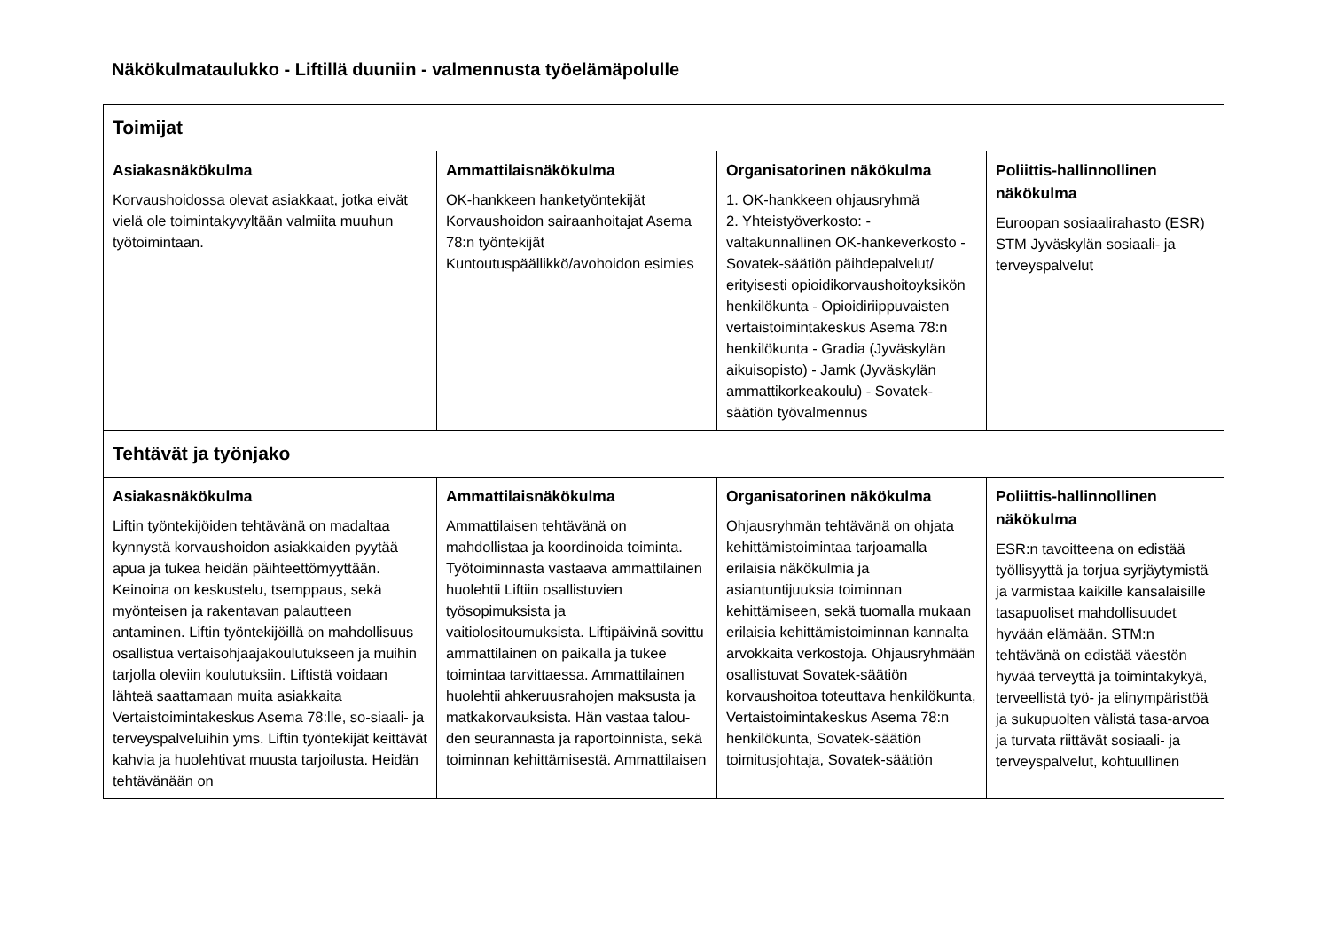Näkökulmataulukko - Liftillä duuniin - valmennusta työelämäpolulle
| Toimijat | | | |
| --- | --- | --- | --- |
| Asiakasnäkökulma Korvaushoidossa olevat asiakkaat, jotka eivät vielä ole toimintakyvyltään valmiita muuhun työtoimintaan. | Ammattilaisnäkökulma OK-hankkeen hanketyöntekijät Korvaushoidon sairaanhoitajat Asema 78:n työntekijät Kuntoutuspäällikkö/avohoidon esimies | Organisatorinen näkökulma 1. OK-hankkeen ohjausryhmä 2. Yhteistyöverkosto: - valtakunnallinen OK-hankeverkosto - Sovatek-säätiön päihdepalvelut/ erityisesti opioidikorvaushoitoyksikön henkilökunta - Opioidiriippuvaisten vertaistoimintakeskus Asema 78:n henkilökunta - Gradia (Jyväskylän aikuisopisto) - Jamk (Jyväskylän ammattikorkeakoulu) - Sovatek-säätiön työvalmennus | Poliittis-hallinnollinen näkökulma Euroopan sosiaalirahasto (ESR) STM Jyväskylän sosiaali- ja terveyspalvelut |
| Tehtävät ja työnjako | | | |
| Asiakasnäkökulma Liftin työntekijöiden tehtävänä on madaltaa kynnystä korvaushoidon asiakkaiden pyytää apua ja tukea heidän päihteettömyyttään. Keinoina on keskustelu, tsemppaus, sekä myönteisen ja rakentavan palautteen antaminen. Liftin työntekijöillä on mahdollisuus osallistua vertaisohjaajakoulutukseen ja muihin tarjolla oleviin koulutuksiin. Liftistä voidaan lähteä saattamaan muita asiakkaita Vertaistoimintakeskus Asema 78:lle, so-siaali- ja terveyspalveluihin yms. Liftin työntekijät keittävät kahvia ja huolehtivat muusta tarjoilusta. Heidän tehtävänään on | Ammattilaisnäkökulma Ammattilaisen tehtävänä on mahdollistaa ja koordinoida toiminta. Työtoiminnasta vastaava ammattilainen huolehtii Liftiin osallistuvien työsopimuksista ja vaitiolositoumuksista. Liftipäivinä sovittu ammattilainen on paikalla ja tukee toimintaa tarvittaessa. Ammattilainen huolehtii ahkeruusrahojen maksusta ja matkakorvauksista. Hän vastaa talou-den seurannasta ja raportoinnista, sekä toiminnan kehittämisestä. Ammattilaisen | Organisatorinen näkökulma Ohjausryhmän tehtävänä on ohjata kehittämistoimintaa tarjoamalla erilaisia näkökulmia ja asiantuntijuuksia toiminnan kehittämiseen, sekä tuomalla mukaan erilaisia kehittämistoiminnan kannalta arvokkaita verkostoja. Ohjausryhmään osallistuvat Sovatek-säätiön korvaushoitoa toteuttava henkilökunta, Vertaistoimintakeskus Asema 78:n henkilökunta, Sovatek-säätiön toimitusjohtaja, Sovatek-säätiön | Poliittis-hallinnollinen näkökulma ESR:n tavoitteena on edistää työllisyyttä ja torjua syrjäytymistä ja varmistaa kaikille kansalaisille tasapuoliset mahdollisuudet hyvään elämään. STM:n tehtävänä on edistää väestön hyvää terveyttä ja toimintakykyä, terveellistä työ- ja elinympäristöä ja sukupuolten välistä tasa-arvoa ja turvata riittävät sosiaali- ja terveyspalvelut, kohtuullinen |